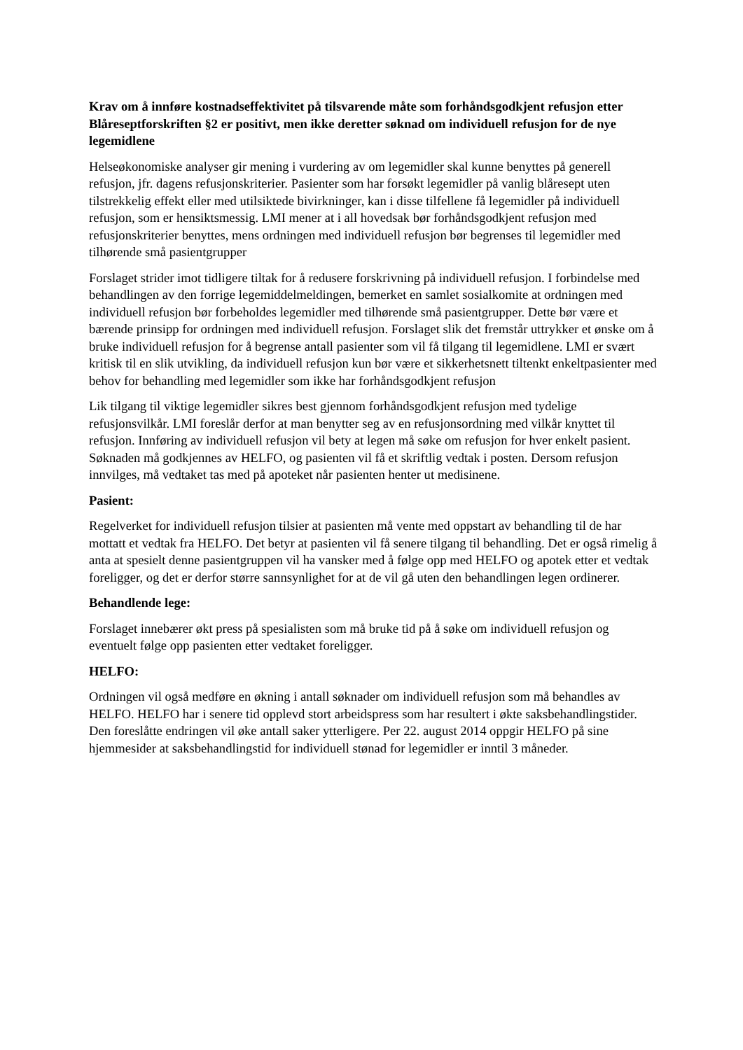Krav om å innføre kostnadseffektivitet på tilsvarende måte som forhåndsgodkjent refusjon etter Blåreseptforskriften §2 er positivt, men ikke deretter søknad om individuell refusjon for de nye legemidlene
Helseøkonomiske analyser gir mening i vurdering av om legemidler skal kunne benyttes på generell refusjon, jfr. dagens refusjonskriterier. Pasienter som har forsøkt legemidler på vanlig blåresept uten tilstrekkelig effekt eller med utilsiktede bivirkninger, kan i disse tilfellene få legemidler på individuell refusjon, som er hensiktsmessig. LMI mener at i all hovedsak bør forhåndsgodkjent refusjon med refusjonskriterier benyttes, mens ordningen med individuell refusjon bør begrenses til legemidler med tilhørende små pasientgrupper
Forslaget strider imot tidligere tiltak for å redusere forskrivning på individuell refusjon. I forbindelse med behandlingen av den forrige legemiddelmeldingen, bemerket en samlet sosialkomite at ordningen med individuell refusjon bør forbeholdes legemidler med tilhørende små pasientgrupper. Dette bør være et bærende prinsipp for ordningen med individuell refusjon. Forslaget slik det fremstår uttrykker et ønske om å bruke individuell refusjon for å begrense antall pasienter som vil få tilgang til legemidlene. LMI er svært kritisk til en slik utvikling, da individuell refusjon kun bør være et sikkerhetsnett tiltenkt enkeltpasienter med behov for behandling med legemidler som ikke har forhåndsgodkjent refusjon
Lik tilgang til viktige legemidler sikres best gjennom forhåndsgodkjent refusjon med tydelige refusjonsvilkår. LMI foreslår derfor at man benytter seg av en refusjonsordning med vilkår knyttet til refusjon. Innføring av individuell refusjon vil bety at legen må søke om refusjon for hver enkelt pasient. Søknaden må godkjennes av HELFO, og pasienten vil få et skriftlig vedtak i posten. Dersom refusjon innvilges, må vedtaket tas med på apoteket når pasienten henter ut medisinene.
Pasient:
Regelverket for individuell refusjon tilsier at pasienten må vente med oppstart av behandling til de har mottatt et vedtak fra HELFO. Det betyr at pasienten vil få senere tilgang til behandling. Det er også rimelig å anta at spesielt denne pasientgruppen vil ha vansker med å følge opp med HELFO og apotek etter et vedtak foreligger, og det er derfor større sannsynlighet for at de vil gå uten den behandlingen legen ordinerer.
Behandlende lege:
Forslaget innebærer økt press på spesialisten som må bruke tid på å søke om individuell refusjon og eventuelt følge opp pasienten etter vedtaket foreligger.
HELFO:
Ordningen vil også medføre en økning i antall søknader om individuell refusjon som må behandles av HELFO. HELFO har i senere tid opplevd stort arbeidspress som har resultert i økte saksbehandlingstider. Den foreslåtte endringen vil øke antall saker ytterligere. Per 22. august 2014 oppgir HELFO på sine hjemmesider at saksbehandlingstid for individuell stønad for legemidler er inntil 3 måneder.